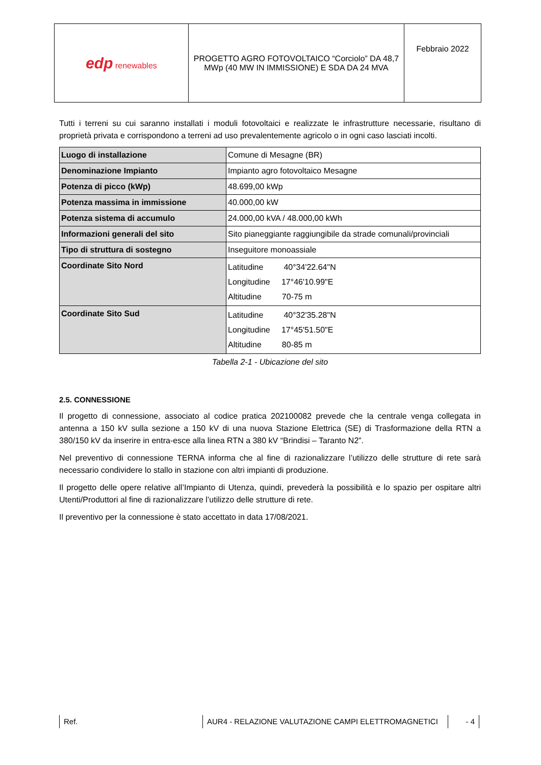| edp renewables | PROGETTO AGRO FOTOVOLTAICO “Corciolo” DA 48,7 MWp (40 MW IN IMMISSIONE) E SDA DA 24 MVA | Febbraio 2022 |
Tutti i terreni su cui saranno installati i moduli fotovoltaici e realizzate le infrastrutture necessarie, risultano di proprietà privata e corrispondono a terreni ad uso prevalentemente agricolo o in ogni caso lasciati incolti.
| Luogo di installazione | Comune di Mesagne (BR) |
| Denominazione Impianto | Impianto agro fotovoltaico Mesagne |
| Potenza di picco (kWp) | 48.699,00 kWp |
| Potenza massima in immissione | 40.000,00 kW |
| Potenza sistema di accumulo | 24.000,00 kVA / 48.000,00 kWh |
| Informazioni generali del sito | Sito pianeggiante raggiungibile da strade comunali/provinciali |
| Tipo di struttura di sostegno | Inseguitore monoassiale |
| Coordinate Sito Nord | Latitudine 40°34'22.64"N Longitudine 17°46'10.99"E Altitudine 70-75 m |
| Coordinate Sito Sud | Latitudine 40°32'35.28"N Longitudine 17°45'51.50"E Altitudine 80-85 m |
Tabella 2-1 - Ubicazione del sito
2.5. CONNESSIONE
Il progetto di connessione, associato al codice pratica 202100082 prevede che la centrale venga collegata in antenna a 150 kV sulla sezione a 150 kV di una nuova Stazione Elettrica (SE) di Trasformazione della RTN a 380/150 kV da inserire in entra-esce alla linea RTN a 380 kV “Brindisi – Taranto N2”.
Nel preventivo di connessione TERNA informa che al fine di razionalizzare l’utilizzo delle strutture di rete sarà necessario condividere lo stallo in stazione con altri impianti di produzione.
Il progetto delle opere relative all’Impianto di Utenza, quindi, prevederà la possibilità e lo spazio per ospitare altri Utenti/Produttori al fine di razionalizzare l’utilizzo delle strutture di rete.
Il preventivo per la connessione è stato accettato in data 17/08/2021.
Ref. AUR4 - RELAZIONE VALUTAZIONE CAMPI ELETTROMAGNETICI - 4